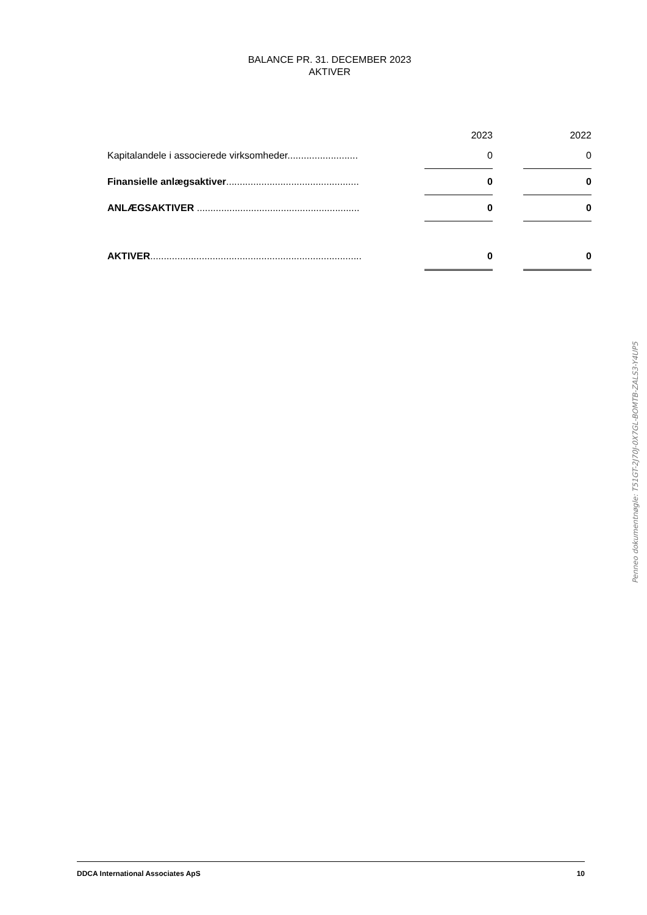BALANCE PR. 31. DECEMBER 2023
AKTIVER
| | | 2023 | | 2022 |
| --- | --- | --- | --- | --- |
| Kapitalandele i associerede virksomheder.......................... | | 0 | | 0 |
| Finansielle anlægsaktiver ................................................. | | 0 | | 0 |
| ANLÆGSAKTIVER ............................................................ | | 0 | | 0 |
| AKTIVER .............................................................................. | | 0 | | 0 |
Penneo dokumentnøgle: T51GT-2J70J-0X7GL-BOMTB-ZALS3-Y4UP5
DDCA International Associates ApS 10